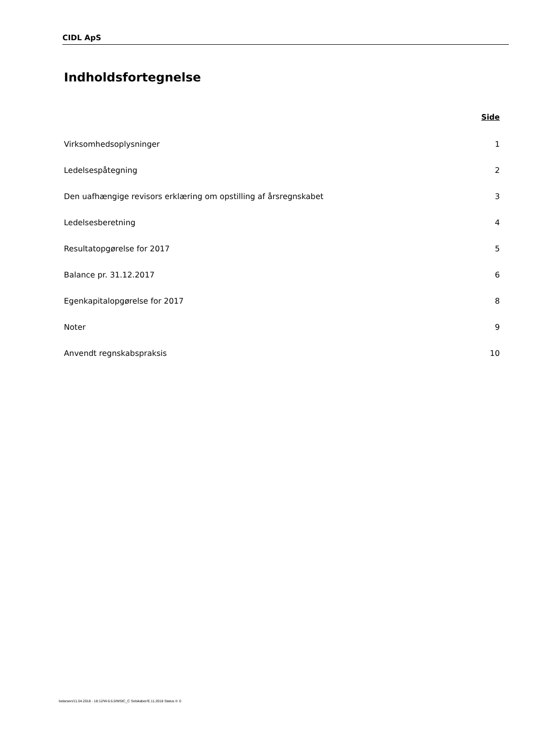CIDL ApS
Indholdsfortegnelse
Side
Virksomhedsoplysninger 1
Ledelsespåtegning 2
Den uafhængige revisors erklæring om opstilling af årsregnskabet 3
Ledelsesberetning 4
Resultatopgørelse for 2017 5
Balance pr. 31.12.2017 6
Egenkapitalopgørelse for 2017 8
Noter 9
Anvendt regnskabspraksis 10
belarsen/11.04.2018 - 18:12/W.6.6.0/MStC_C Selskaber/E.11.2018 Status II: 0